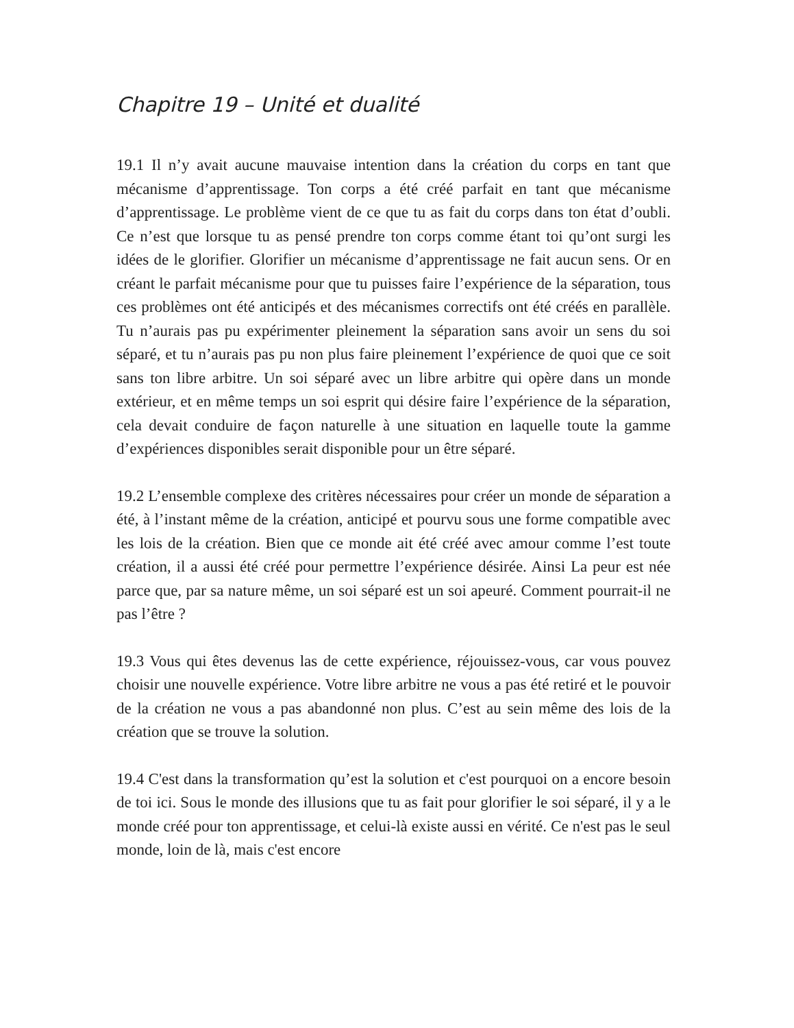Chapitre 19 – Unité et dualité
19.1 Il n’y avait aucune mauvaise intention dans la création du corps en tant que mécanisme d’apprentissage. Ton corps a été créé parfait en tant que mécanisme d’apprentissage. Le problème vient de ce que tu as fait du corps dans ton état d’oubli. Ce n’est que lorsque tu as pensé prendre ton corps comme étant toi qu’ont surgi les idées de le glorifier. Glorifier un mécanisme d’apprentissage ne fait aucun sens. Or en créant le parfait mécanisme pour que tu puisses faire l’expérience de la séparation, tous ces problèmes ont été anticipés et des mécanismes correctifs ont été créés en parallèle. Tu n’aurais pas pu expérimenter pleinement la séparation sans avoir un sens du soi séparé, et tu n’aurais pas pu non plus faire pleinement l’expérience de quoi que ce soit sans ton libre arbitre. Un soi séparé avec un libre arbitre qui opère dans un monde extérieur, et en même temps un soi esprit qui désire faire l’expérience de la séparation, cela devait conduire de façon naturelle à une situation en laquelle toute la gamme d’expériences disponibles serait disponible pour un être séparé.
19.2 L’ensemble complexe des critères nécessaires pour créer un monde de séparation a été, à l’instant même de la création, anticipé et pourvu sous une forme compatible avec les lois de la création. Bien que ce monde ait été créé avec amour comme l’est toute création, il a aussi été créé pour permettre l’expérience désirée. Ainsi La peur est née parce que, par sa nature même, un soi séparé est un soi apeuré. Comment pourrait-il ne pas l’être ?
19.3 Vous qui êtes devenus las de cette expérience, réjouissez-vous, car vous pouvez choisir une nouvelle expérience. Votre libre arbitre ne vous a pas été retiré et le pouvoir de la création ne vous a pas abandonné non plus. C’est au sein même des lois de la création que se trouve la solution.
19.4 C'est dans la transformation qu’est la solution et c'est pourquoi on a encore besoin de toi ici. Sous le monde des illusions que tu as fait pour glorifier le soi séparé, il y a le monde créé pour ton apprentissage, et celui-là existe aussi en vérité. Ce n'est pas le seul monde, loin de là, mais c'est encore